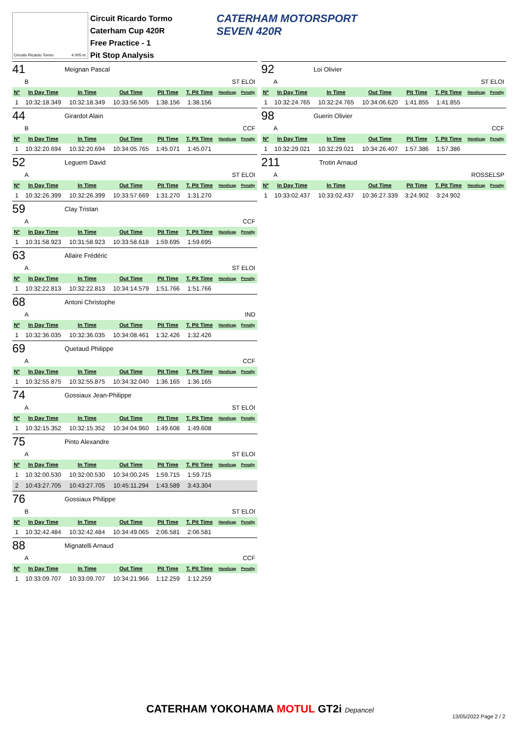Circuito Ricardo Tormo 4.005 m.
Circuit Ricardo Tormo
Caterham Cup 420R
Free Practice - 1
Pit Stop Analysis
CATERHAM MOTORSPORT
SEVEN 420R
41 Meignan Pascal
B ST ELOI
| Nº | In Day Time | In Time | Out Time | Pit Time | T. Pit Time | Handicap | Penalty |
| --- | --- | --- | --- | --- | --- | --- | --- |
| 1 | 10:32:18.349 | 10:32:18.349 | 10:33:56.505 | 1:38.156 | 1:38.156 | | |
44 Girardot Alain
B CCF
| Nº | In Day Time | In Time | Out Time | Pit Time | T. Pit Time | Handicap | Penalty |
| --- | --- | --- | --- | --- | --- | --- | --- |
| 1 | 10:32:20.694 | 10:32:20.694 | 10:34:05.765 | 1:45.071 | 1:45.071 | | |
52 Leguem David
A ST ELOI
| Nº | In Day Time | In Time | Out Time | Pit Time | T. Pit Time | Handicap | Penalty |
| --- | --- | --- | --- | --- | --- | --- | --- |
| 1 | 10:32:26.399 | 10:32:26.399 | 10:33:57.669 | 1:31.270 | 1:31.270 | | |
59 Clay Tristan
A CCF
| Nº | In Day Time | In Time | Out Time | Pit Time | T. Pit Time | Handicap | Penalty |
| --- | --- | --- | --- | --- | --- | --- | --- |
| 1 | 10:31:58.923 | 10:31:58.923 | 10:33:58.618 | 1:59.695 | 1:59.695 | | |
63 Allaire Frédéric
A ST ELOI
| Nº | In Day Time | In Time | Out Time | Pit Time | T. Pit Time | Handicap | Penalty |
| --- | --- | --- | --- | --- | --- | --- | --- |
| 1 | 10:32:22.813 | 10:32:22.813 | 10:34:14.579 | 1:51.766 | 1:51.766 | | |
68 Antoni Christophe
A IND
| Nº | In Day Time | In Time | Out Time | Pit Time | T. Pit Time | Handicap | Penalty |
| --- | --- | --- | --- | --- | --- | --- | --- |
| 1 | 10:32:36.035 | 10:32:36.035 | 10:34:08.461 | 1:32.426 | 1:32.426 | | |
69 Quetaud Philippe
A CCF
| Nº | In Day Time | In Time | Out Time | Pit Time | T. Pit Time | Handicap | Penalty |
| --- | --- | --- | --- | --- | --- | --- | --- |
| 1 | 10:32:55.875 | 10:32:55.875 | 10:34:32.040 | 1:36.165 | 1:36.165 | | |
74 Gossiaux Jean-Philippe
A ST ELOI
| Nº | In Day Time | In Time | Out Time | Pit Time | T. Pit Time | Handicap | Penalty |
| --- | --- | --- | --- | --- | --- | --- | --- |
| 1 | 10:32:15.352 | 10:32:15.352 | 10:34:04.960 | 1:49.608 | 1:49.608 | | |
75 Pinto Alexandre
A ST ELOI
| Nº | In Day Time | In Time | Out Time | Pit Time | T. Pit Time | Handicap | Penalty |
| --- | --- | --- | --- | --- | --- | --- | --- |
| 1 | 10:32:00.530 | 10:32:00.530 | 10:34:00.245 | 1:59.715 | 1:59.715 | | |
| 2 | 10:43:27.705 | 10:43:27.705 | 10:45:11.294 | 1:43.589 | 3:43.304 | | |
76 Gossiaux Philippe
B ST ELOI
| Nº | In Day Time | In Time | Out Time | Pit Time | T. Pit Time | Handicap | Penalty |
| --- | --- | --- | --- | --- | --- | --- | --- |
| 1 | 10:32:42.484 | 10:32:42.484 | 10:34:49.065 | 2:06.581 | 2:06.581 | | |
88 Mignatelli Arnaud
A CCF
| Nº | In Day Time | In Time | Out Time | Pit Time | T. Pit Time | Handicap | Penalty |
| --- | --- | --- | --- | --- | --- | --- | --- |
| 1 | 10:33:09.707 | 10:33:09.707 | 10:34:21.966 | 1:12.259 | 1:12.259 | | |
92 Loi Olivier
A ST ELOI
| Nº | In Day Time | In Time | Out Time | Pit Time | T. Pit Time | Handicap | Penalty |
| --- | --- | --- | --- | --- | --- | --- | --- |
| 1 | 10:32:24.765 | 10:32:24.765 | 10:34:06.620 | 1:41.855 | 1:41.855 | | |
98 Guerin Olivier
A CCF
| Nº | In Day Time | In Time | Out Time | Pit Time | T. Pit Time | Handicap | Penalty |
| --- | --- | --- | --- | --- | --- | --- | --- |
| 1 | 10:32:29.021 | 10:32:29.021 | 10:34:26.407 | 1:57.386 | 1:57.386 | | |
211 Trotin Arnaud
A ROSSELSP
| Nº | In Day Time | In Time | Out Time | Pit Time | T. Pit Time | Handicap | Penalty |
| --- | --- | --- | --- | --- | --- | --- | --- |
| 1 | 10:33:02.437 | 10:33:02.437 | 10:36:27.339 | 3:24.902 | 3:24.902 | | |
CATERHAM YOKOHAMA MOTUL GT2i Depancel
13/05/2022 Page 2 / 2